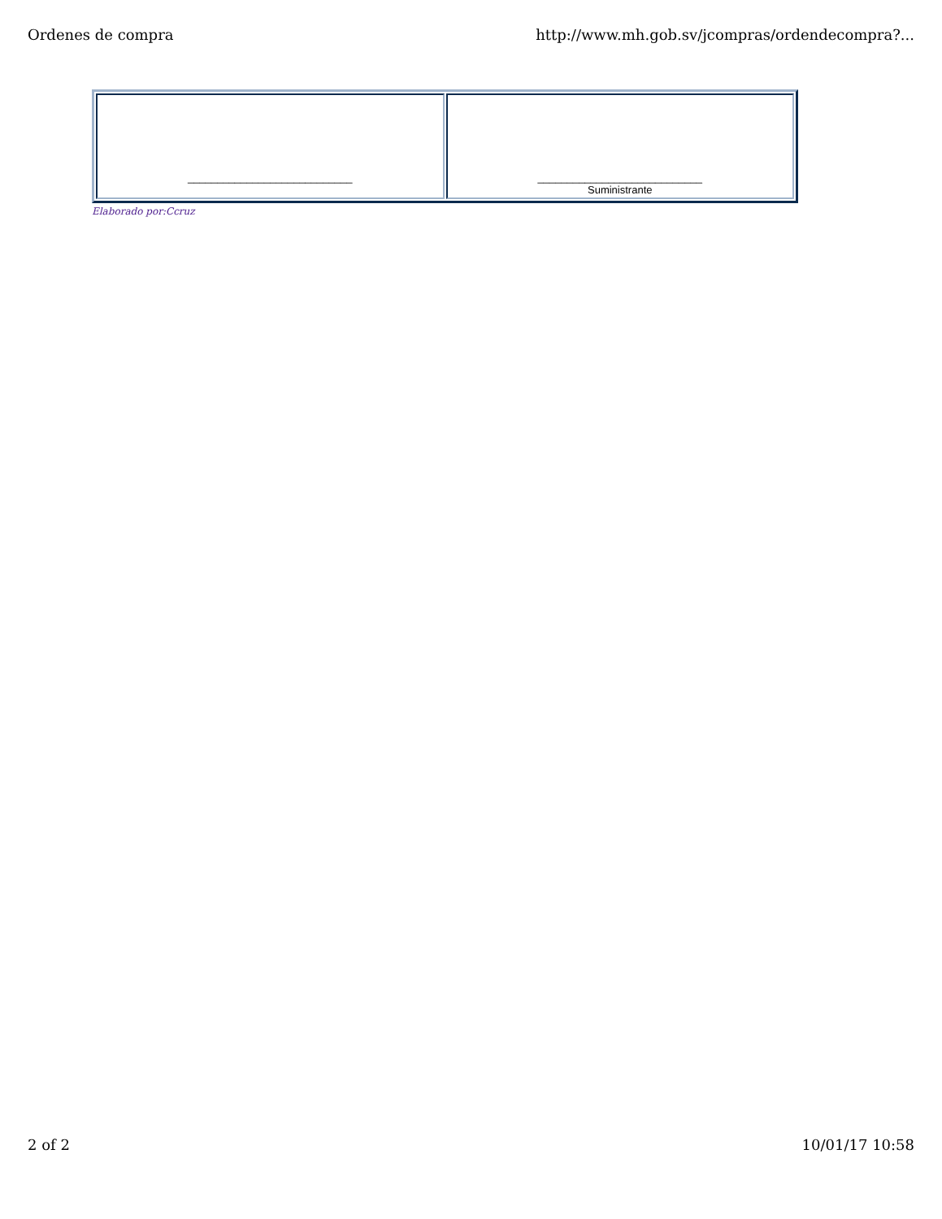Ordenes de compra http://www.mh.gob.sv/jcompras/ordendecompra?...
| ____________________________ | ____________________________ Suministrante |
Elaborado por:Ccruz
2 of 2 10/01/17 10:58